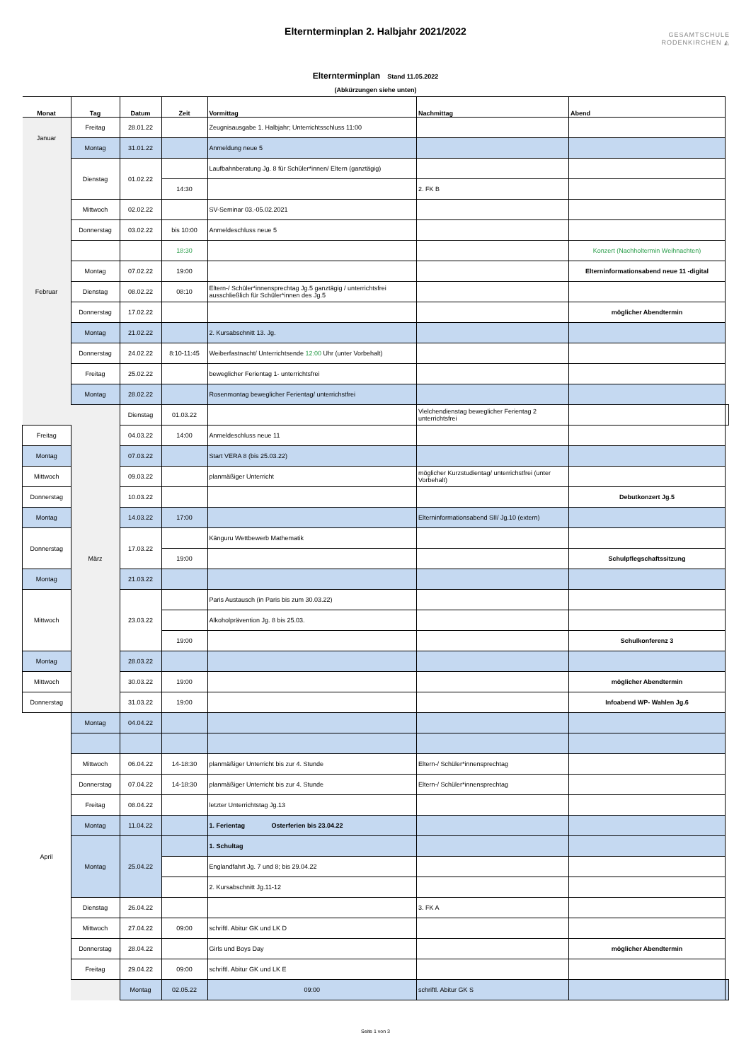Elternterminplan 2. Halbjahr 2021/2022
GESAMTSCHULE
RODENKIRCHEN ◭
Elternterminplan Stand 11.05.2022
(Abkürzungen siehe unten)
| Monat | Tag | Datum | Zeit | Vormittag | Nachmittag | Abend | |
| --- | --- | --- | --- | --- | --- | --- | --- |
| Januar | Freitag | 28.01.22 | | Zeugnisausgabe 1. Halbjahr; Unterrichtsschluss 11:00 | | | |
| | Montag | 31.01.22 | | Anmeldung neue 5 | | | |
| Februar | Dienstag | 01.02.22 | | Laufbahnberatung Jg. 8 für Schüler*innen/ Eltern (ganztägig) | | | |
| | | | 14:30 | | 2. FK B | | |
| | Mittwoch | 02.02.22 | | SV-Seminar 03.-05.02.2021 | | | |
| | Donnerstag | 03.02.22 | bis 10:00 | Anmeldeschluss neue 5 | | | |
| | | | 18:30 | | | Konzert (Nachholtermin Weihnachten) | |
| | Montag | 07.02.22 | 19:00 | | | Elterninformationsabend neue 11 -digital | |
| | Dienstag | 08.02.22 | 08:10 | Eltern-/ Schüler*innensprechtag Jg.5 ganztägig / unterrichtsfrei ausschließlich für Schüler*innen des Jg.5 | | | |
| | Donnerstag | 17.02.22 | | | | möglicher Abendtermin | |
| | Montag | 21.02.22 | | 2. Kursabschnitt 13. Jg. | | | |
| | Donnerstag | 24.02.22 | 8:10-11:45 | Weiberfastnacht/ Unterrichtsende 12:00 Uhr (unter Vorbehalt) | | | |
| | Freitag | 25.02.22 | | beweglicher Ferientag 1- unterrichtsfrei | | | |
| | Montag | 28.02.22 | | Rosenmontag beweglicher Ferientag/ unterrichstfrei | | | |
| | März | Dienstag | 01.03.22 | | Vielchendienstag beweglicher Ferientag 2 unterrichtsfrei | | |
| Freitag | | 04.03.22 | 14:00 | Anmeldeschluss neue 11 | | | |
| Montag | | 07.03.22 | | Start VERA 8 (bis 25.03.22) | | | |
| Mittwoch | | 09.03.22 | | planmäßiger Unterricht | möglicher Kurzstudientag/ unterrichstfrei (unter Vorbehalt) | | |
| Donnerstag | | 10.03.22 | | | | Debutkonzert Jg.5 | |
| Montag | | 14.03.22 | 17:00 | | Elterninformationsabend SII/ Jg.10 (extern) | | |
| Donnerstag | | 17.03.22 | | Känguru Wettbewerb Mathematik | | | |
| | | | 19:00 | | | Schulpflegschaftssitzung | |
| Montag | | 21.03.22 | | | | | |
| Mittwoch | | 23.03.22 | | Paris Austausch (in Paris bis zum 30.03.22) | | | |
| | | | | Alkoholprävention Jg. 8 bis 25.03. | | | |
| | | | 19:00 | | | Schulkonferenz 3 | |
| Montag | | 28.03.22 | | | | | |
| Mittwoch | | 30.03.22 | 19:00 | | | möglicher Abendtermin | |
| Donnerstag | | 31.03.22 | 19:00 | | | Infoabend WP- Wahlen Jg.6 | |
| April | Montag | 04.04.22 | | | | | |
| | Mittwoch | 06.04.22 | 14-18:30 | planmäßiger Unterricht bis zur 4. Stunde | Eltern-/ Schüler*innensprechtag | | |
| | Donnerstag | 07.04.22 | 14-18:30 | planmäßiger Unterricht bis zur 4. Stunde | Eltern-/ Schüler*innensprechtag | | |
| | Freitag | 08.04.22 | | letzter Unterrichtstag Jg.13 | | | |
| | Montag | 11.04.22 | | 1. Ferientag Osterferien bis 23.04.22 | | | |
| | Montag | 25.04.22 | | 1. Schultag | | | |
| | | | | Englandfahrt Jg. 7 und 8; bis 29.04.22 | | | |
| | | | | 2. Kursabschnitt Jg.11-12 | | | |
| | Dienstag | 26.04.22 | | | 3. FK A | | |
| | Mittwoch | 27.04.22 | 09:00 | schriftl. Abitur GK und LK D | | | |
| | Donnerstag | 28.04.22 | | Girls und Boys Day | | möglicher Abendtermin | |
| | Freitag | 29.04.22 | 09:00 | schriftl. Abitur GK und LK E | | | |
| | | Montag | 02.05.22 | 09:00 | schriftl. Abitur GK S | | |
Seite 1 von 3